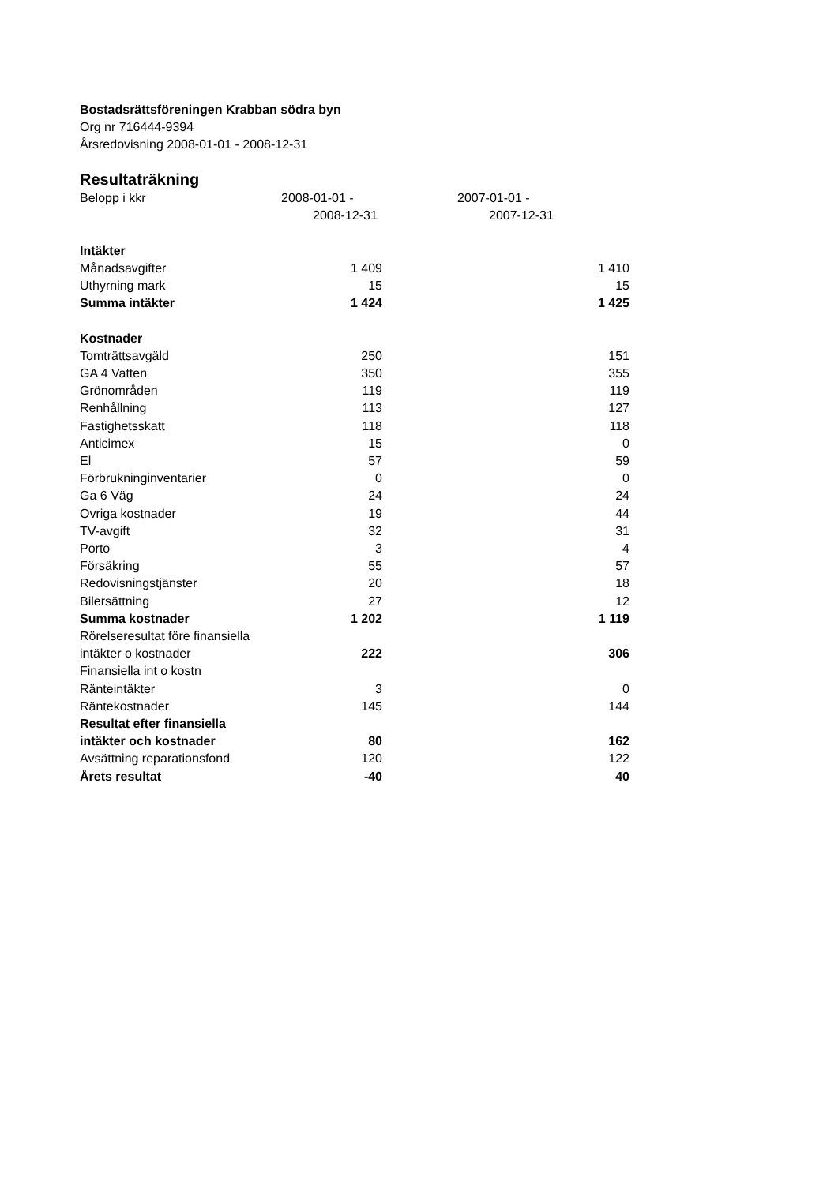Bostadsrättsföreningen Krabban södra byn
Org nr 716444-9394
Årsredovisning 2008-01-01 - 2008-12-31
Resultaträkning
| Belopp i kkr | 2008-01-01 - 2008-12-31 | 2007-01-01 - 2007-12-31 |
| Intäkter | | |
| Månadsavgifter | 1 409 | 1 410 |
| Uthyrning mark | 15 | 15 |
| Summa intäkter | 1 424 | 1 425 |
| Kostnader | | |
| Tomträttsavgäld | 250 | 151 |
| GA 4 Vatten | 350 | 355 |
| Grönområden | 119 | 119 |
| Renhållning | 113 | 127 |
| Fastighetsskatt | 118 | 118 |
| Anticimex | 15 | 0 |
| El | 57 | 59 |
| Förbrukninginventarier | 0 | 0 |
| Ga 6 Väg | 24 | 24 |
| Ovriga kostnader | 19 | 44 |
| TV-avgift | 32 | 31 |
| Porto | 3 | 4 |
| Försäkring | 55 | 57 |
| Redovisningstjänster | 20 | 18 |
| Bilersättning | 27 | 12 |
| Summa kostnader | 1 202 | 1 119 |
| Rörelseresultat före finansiella | | |
| intäkter o kostnader | 222 | 306 |
| Finansiella int o kostn | | |
| Ränteintäkter | 3 | 0 |
| Räntekostnader | 145 | 144 |
| Resultat efter finansiella | | |
| intäkter och kostnader | 80 | 162 |
| Avsättning reparationsfond | 120 | 122 |
| Årets resultat | -40 | 40 |